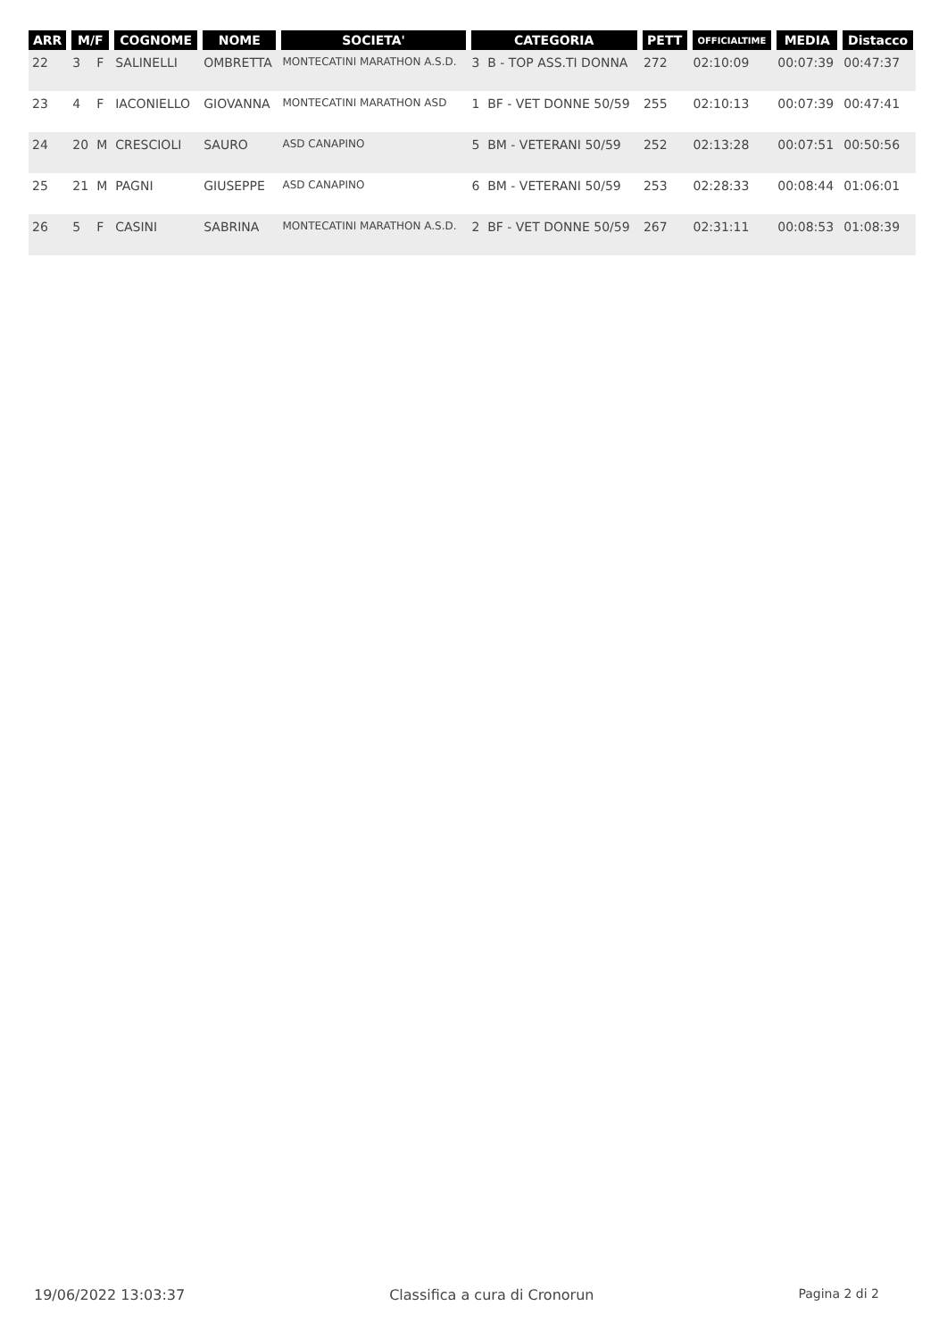| ARR | M/F | | COGNOME | NOME | SOCIETA' | CATEGORIA | | PETT | OFFICIALTIME | MEDIA | Distacco |
| --- | --- | --- | --- | --- | --- | --- | --- | --- | --- | --- | --- |
| 22 | 3 | F | SALINELLI | OMBRETTA | MONTECATINI MARATHON A.S.D. | 3 | B - TOP ASS.TI DONNA | 272 | 02:10:09 | 00:07:39 | 00:47:37 |
| 23 | 4 | F | IACONIELLO | GIOVANNA | MONTECATINI MARATHON ASD | 1 | BF - VET DONNE 50/59 | 255 | 02:10:13 | 00:07:39 | 00:47:41 |
| 24 | 20 | M | CRESCIOLI | SAURO | ASD CANAPINO | 5 | BM - VETERANI 50/59 | 252 | 02:13:28 | 00:07:51 | 00:50:56 |
| 25 | 21 | M | PAGNI | GIUSEPPE | ASD CANAPINO | 6 | BM - VETERANI 50/59 | 253 | 02:28:33 | 00:08:44 | 01:06:01 |
| 26 | 5 | F | CASINI | SABRINA | MONTECATINI MARATHON A.S.D. | 2 | BF - VET DONNE 50/59 | 267 | 02:31:11 | 00:08:53 | 01:08:39 |
19/06/2022 13:03:37 Classifica a cura di Cronorun Pagina 2 di 2